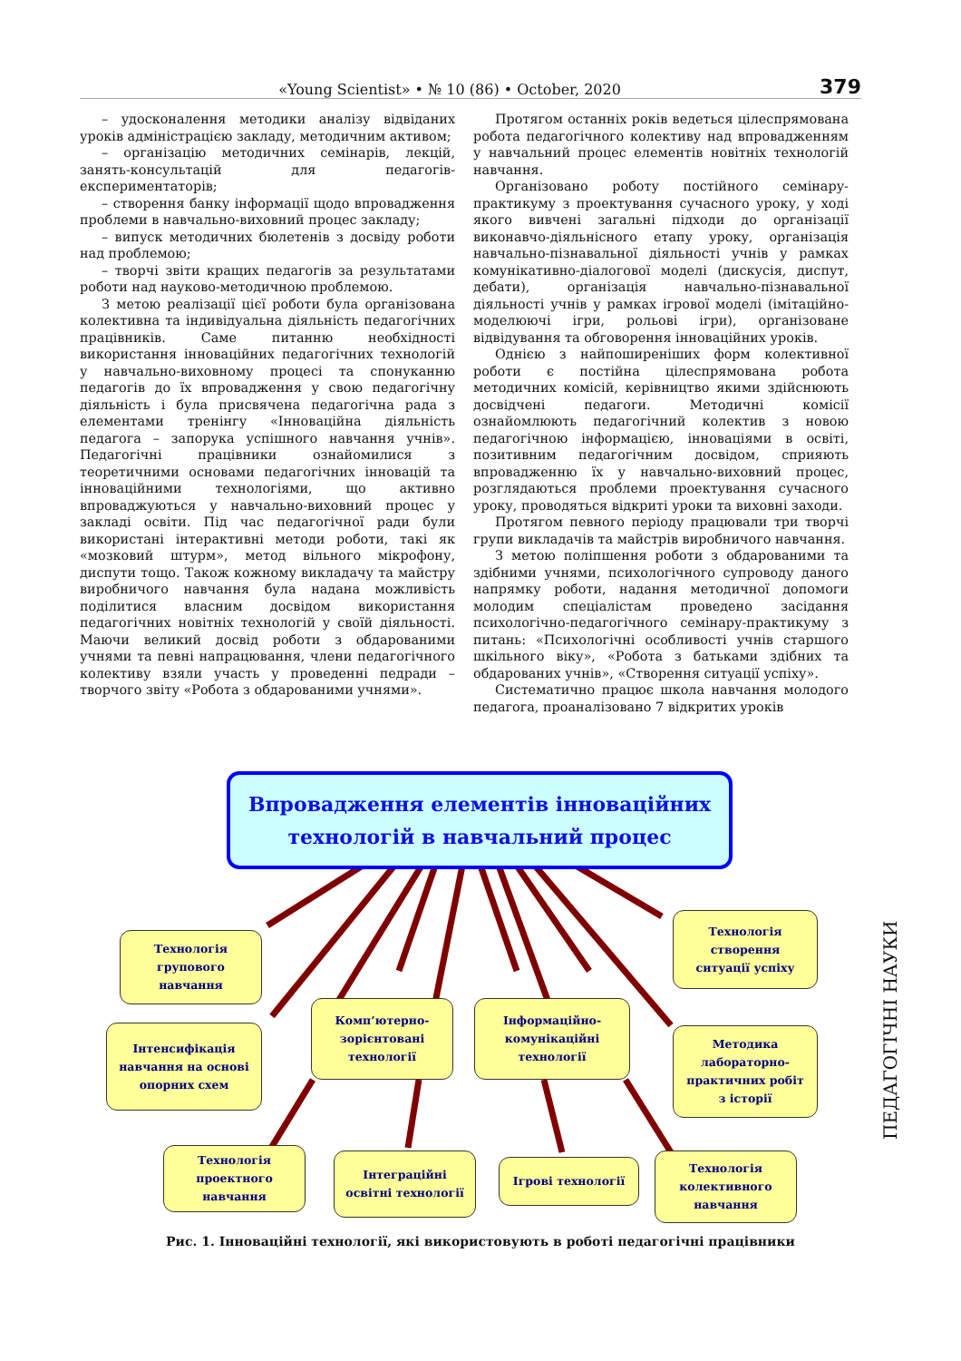«Young Scientist» • № 10 (86) • October, 2020 379
– удосконалення методики аналізу відвіданих уроків адміністрацією закладу, методичним активом;
– організацію методичних семінарів, лекцій, занять-консультацій для педагогів-експериментаторів;
– створення банку інформації щодо впровадження проблеми в навчально-виховний процес закладу;
– випуск методичних бюлетенів з досвіду роботи над проблемою;
– творчі звіти кращих педагогів за результатами роботи над науково-методичною проблемою.
З метою реалізації цієї роботи була організована колективна та індивідуальна діяльність педагогічних працівників. Саме питанню необхідності використання інноваційних педагогічних технологій у навчально-виховному процесі та спонуканню педагогів до їх впровадження у свою педагогічну діяльність і була присвячена педагогічна рада з елементами тренінгу «Інноваційна діяльність педагога – запорука успішного навчання учнів». Педагогічні працівники ознайомилися з теоретичними основами педагогічних інновацій та інноваційними технологіями, що активно впроваджуються у навчально-виховний процес у закладі освіти. Під час педагогічної ради були використані інтерактивні методи роботи, такі як «мозковий штурм», метод вільного мікрофону, диспути тощо. Також кожному викладачу та майстру виробничого навчання була надана можливість поділитися власним досвідом використання педагогічних новітніх технологій у своїй діяльності. Маючи великий досвід роботи з обдарованими учнями та певні напрацювання, члени педагогічного колективу взяли участь у проведенні педради – творчого звіту «Робота з обдарованими учнями».
Протягом останніх років ведеться цілеспрямована робота педагогічного колективу над впровадженням у навчальний процес елементів новітніх технологій навчання.
Організовано роботу постійного семінару-практикуму з проектування сучасного уроку, у ході якого вивчені загальні підходи до організації виконавчо-діяльнісного етапу уроку, організація навчально-пізнавальної діяльності учнів у рамках комунікативно-діалогової моделі (дискусія, диспут, дебати), організація навчально-пізнавальної діяльності учнів у рамках ігрової моделі (імітаційно-моделюючі ігри, рольові ігри), організоване відвідування та обговорення інноваційних уроків.
Однією з найпоширеніших форм колективної роботи є постійна цілеспрямована робота методичних комісій, керівництво якими здійснюють досвідчені педагоги. Методичні комісії ознайомлюють педагогічний колектив з новою педагогічною інформацією, інноваціями в освіті, позитивним педагогічним досвідом, сприяють впровадженню їх у навчально-виховний процес, розглядаються проблеми проектування сучасного уроку, проводяться відкриті уроки та виховні заходи.
Протягом певного періоду працювали три творчі групи викладачів та майстрів виробничого навчання.
З метою поліпшення роботи з обдарованими та здібними учнями, психологічного супроводу даного напрямку роботи, надання методичної допомоги молодим спеціалістам проведено засідання психологічно-педагогічного семінару-практикуму з питань: «Психологічні особливості учнів старшого шкільного віку», «Робота з батьками здібних та обдарованих учнів», «Створення ситуації успіху».
Систематично працює школа навчання молодого педагога, проаналізовано 7 відкритих уроків
Впровадження елементів інноваційних
технологій в навчальний процес
Технологія
групового
навчання
Інтенсифікація
навчання на основі
опорних схем
Комп’ютерно-
зорієнтовані
технології
Інформаційно-
комунікаційні
технології
Технологія
створення
ситуації успіху
Методика
лабораторно-
практичних робіт
з історії
Технологія
проектного
навчання
Інтеграційні
освітні технології
Ігрові технології
Технологія
колективного
навчання
Рис. 1. Інноваційні технології, які використовують в роботі педагогічні працівники
ПЕДАГОГІЧНІ НАУКИ